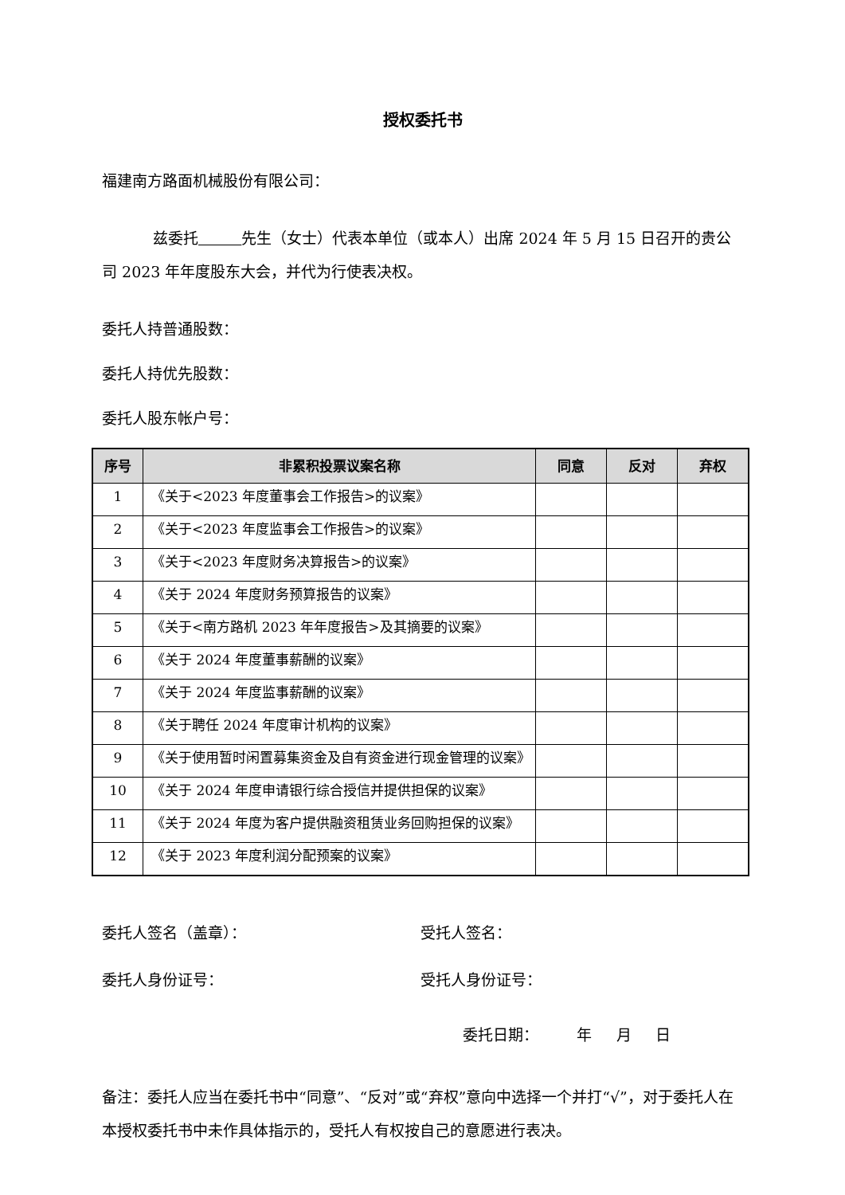授权委托书
福建南方路面机械股份有限公司：
兹委托 先生（女士）代表本单位（或本人）出席 2024 年 5 月 15 日召开的贵公司 2023 年年度股东大会，并代为行使表决权。
委托人持普通股数：
委托人持优先股数：
委托人股东帐户号：
| 序号 | 非累积投票议案名称 | 同意 | 反对 | 弃权 |
| --- | --- | --- | --- | --- |
| 1 | 《关于<2023 年度董事会工作报告>的议案》 | | | |
| 2 | 《关于<2023 年度监事会工作报告>的议案》 | | | |
| 3 | 《关于<2023 年度财务决算报告>的议案》 | | | |
| 4 | 《关于 2024 年度财务预算报告的议案》 | | | |
| 5 | 《关于<南方路机 2023 年年度报告>及其摘要的议案》 | | | |
| 6 | 《关于 2024 年度董事薪酬的议案》 | | | |
| 7 | 《关于 2024 年度监事薪酬的议案》 | | | |
| 8 | 《关于聘任 2024 年度审计机构的议案》 | | | |
| 9 | 《关于使用暂时闲置募集资金及自有资金进行现金管理的议案》 | | | |
| 10 | 《关于 2024 年度申请银行综合授信并提供担保的议案》 | | | |
| 11 | 《关于 2024 年度为客户提供融资租赁业务回购担保的议案》 | | | |
| 12 | 《关于 2023 年度利润分配预案的议案》 | | | |
委托人签名（盖章）： 受托人签名：
委托人身份证号： 受托人身份证号：
委托日期： 年 月 日
备注：委托人应当在委托书中“同意”、“反对”或“弃权”意向中选择一个并打“√”，对于委托人在本授权委托书中未作具体指示的，受托人有权按自己的意愿进行表决。